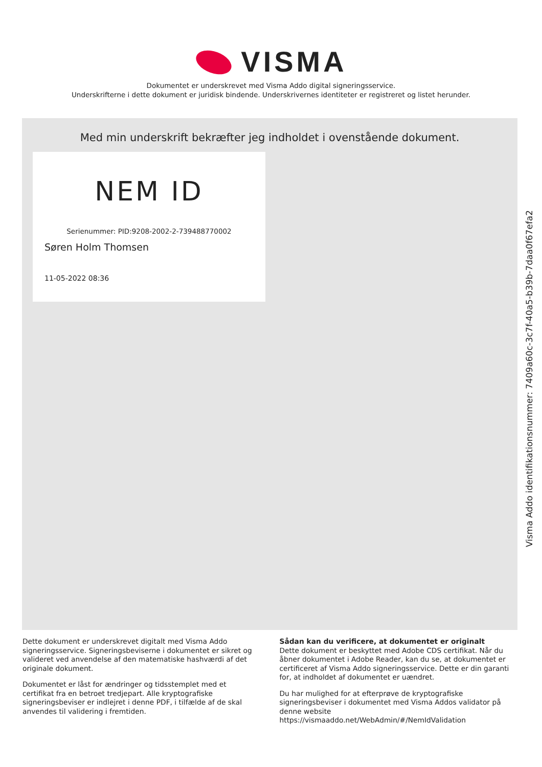VISMA
Dokumentet er underskrevet med Visma Addo digital signeringsservice.
Underskrifterne i dette dokument er juridisk bindende. Underskrivernes identiteter er registreret og listet herunder.
Med min underskrift bekræfter jeg indholdet i ovenstående dokument.
NEM ID
Serienummer: PID:9208-2002-2-739488770002
Søren Holm Thomsen
11-05-2022 08:36
Visma Addo identifikationsnummer: 7409a60c-3c7f-40a5-b39b-7daa0f67efa2
Dette dokument er underskrevet digitalt med Visma Addo signeringsservice. Signeringsbeviserne i dokumentet er sikret og valideret ved anvendelse af den matematiske hashværdi af det originale dokument.
Dokumentet er låst for ændringer og tidsstemplet med et certifikat fra en betroet tredjepart. Alle kryptografiske signeringsbeviser er indlejret i denne PDF, i tilfælde af de skal anvendes til validering i fremtiden.
Sådan kan du verificere, at dokumentet er originalt
Dette dokument er beskyttet med Adobe CDS certifikat. Når du åbner dokumentet i Adobe Reader, kan du se, at dokumentet er certificeret af Visma Addo signeringsservice. Dette er din garanti for, at indholdet af dokumentet er uændret.
Du har mulighed for at efterprøve de kryptografiske signeringsbeviser i dokumentet med Visma Addos validator på denne website https://vismaaddo.net/WebAdmin/#/NemIdValidation